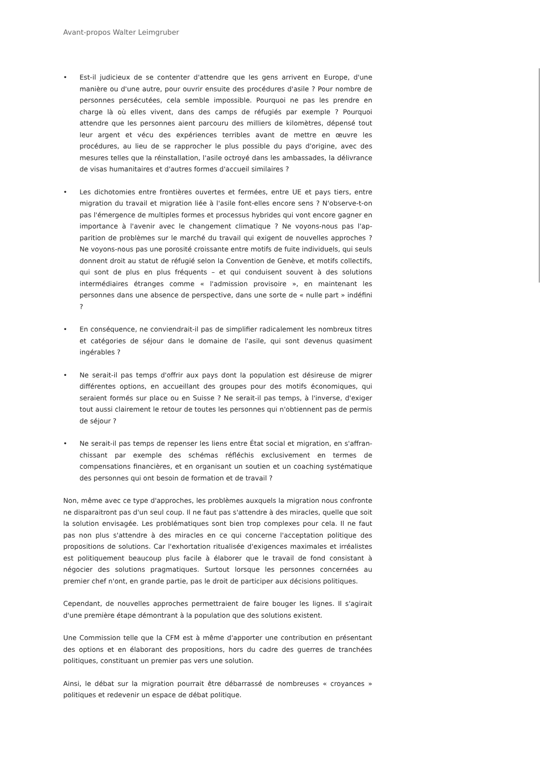Avant-propos Walter Leimgruber
• Est-il judicieux de se contenter d'attendre que les gens arrivent en Europe, d'une manière ou d'une autre, pour ouvrir ensuite des procédures d'asile ? Pour nombre de personnes persécutées, cela semble impossible. Pourquoi ne pas les prendre en charge là où elles vivent, dans des camps de réfugiés par exemple ? Pourquoi attendre que les personnes aient parcouru des milliers de kilomètres, dépensé tout leur argent et vécu des expériences terribles avant de mettre en œuvre les procédures, au lieu de se rapprocher le plus possible du pays d'origine, avec des mesures telles que la réinstallation, l'asile octroyé dans les ambass­ades, la délivrance de visas humanitaires et d'autres formes d'accueil similaires ?
• Les dichotomies entre frontières ouvertes et fermées, entre UE et pays tiers, entre migration du travail et migration liée à l'asile font-elles encore sens ? N'observe-t-on pas l'émergence de multiples formes et processus hybrides qui vont encore gagner en importance à l'avenir avec le changement climatique ? Ne voyons-nous pas l'ap­parition de problèmes sur le marché du travail qui exigent de nouvelles approches ? Ne voyons-nous pas une porosité croissante entre motifs de fuite individuels, qui seuls donnent droit au statut de réfugié selon la Convention de Genève, et motifs collectifs, qui sont de plus en plus fréquents – et qui conduisent souvent à des solutions intermédiaires étranges comme « l'admission provisoire », en maintenant les personnes dans une absence de perspective, dans une sorte de « nulle part » indéfini ?
• En conséquence, ne conviendrait-il pas de simplifier radicalement les nombreux titres et catégories de séjour dans le domaine de l'asile, qui sont devenus quasiment ingérables ?
• Ne serait-il pas temps d'offrir aux pays dont la population est désireuse de migrer diffé­rentes options, en accueillant des groupes pour des motifs économiques, qui seraient formés sur place ou en Suisse ? Ne serait-il pas temps, à l'inverse, d'exiger tout aussi clairement le retour de toutes les personnes qui n'obtiennent pas de permis de séjour ?
• Ne serait-il pas temps de repenser les liens entre État social et migration, en s'affran­chissant par exemple des schémas réfléchis exclusivement en termes de compensations financières, et en organisant un soutien et un coaching systématique des personnes qui ont besoin de formation et de travail ?
Non, même avec ce type d'approches, les problèmes auxquels la migration nous confronte ne disparaitront pas d'un seul coup. Il ne faut pas s'attendre à des miracles, quelle que soit la solution envisagée. Les problématiques sont bien trop complexes pour cela. Il ne faut pas non plus s'attendre à des miracles en ce qui concerne l'acceptation politique des propositions de solutions. Car l'exhortation ritualisée d'exigences maximales et irréalistes est politiquement beaucoup plus facile à élaborer que le travail de fond consistant à négocier des solutions pragmatiques. Surtout lorsque les personnes concernées au premier chef n'ont, en grande partie, pas le droit de participer aux décisions politiques.
Cependant, de nouvelles approches permettraient de faire bouger les lignes. Il s'agirait d'une première étape démontrant à la population que des solutions existent.
Une Commission telle que la CFM est à même d'apporter une contribution en présentant des options et en élaborant des propositions, hors du cadre des guerres de tranchées politiques, constituant un premier pas vers une solution.
Ainsi, le débat sur la migration pourrait être débarrassé de nombreuses « croyances » politiques et redevenir un espace de débat politique.